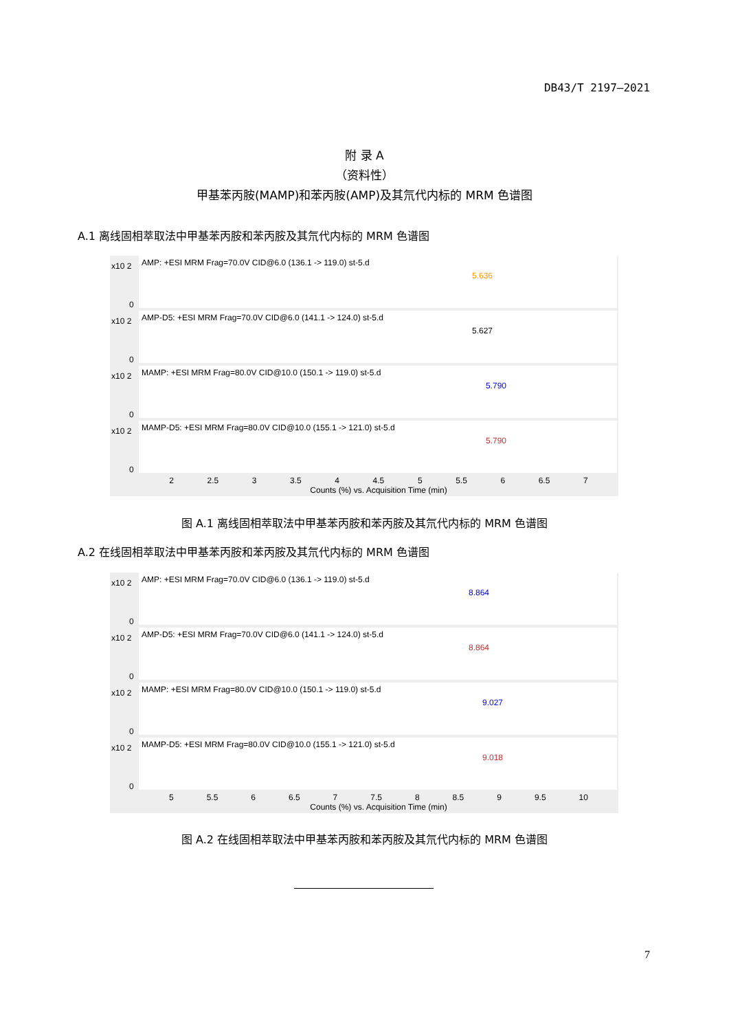DB43/T 2197—2021
附 录 A
（资料性）
甲基苯丙胺(MAMP)和苯丙胺(AMP)及其氘代内标的 MRM 色谱图
A.1 离线固相萃取法中甲基苯丙胺和苯丙胺及其氘代内标的 MRM 色谱图
x10 2
0
AMP: +ESI MRM Frag=70.0V CID@6.0 (136.1 -> 119.0) st-5.d
5.636
x10 2
0
AMP-D5: +ESI MRM Frag=70.0V CID@6.0 (141.1 -> 124.0) st-5.d
5.627
x10 2
0
MAMP: +ESI MRM Frag=80.0V CID@10.0 (150.1 -> 119.0) st-5.d
5.790
x10 2
0
MAMP-D5: +ESI MRM Frag=80.0V CID@10.0 (155.1 -> 121.0) st-5.d
5.790
2 2.5 3 3.5 4 4.5 5 5.5 6 6.5 7
Counts (%) vs. Acquisition Time (min)
图 A.1 离线固相萃取法中甲基苯丙胺和苯丙胺及其氘代内标的 MRM 色谱图
A.2 在线固相萃取法中甲基苯丙胺和苯丙胺及其氘代内标的 MRM 色谱图
x10 2
0
AMP: +ESI MRM Frag=70.0V CID@6.0 (136.1 -> 119.0) st-5.d
8.864
x10 2
0
AMP-D5: +ESI MRM Frag=70.0V CID@6.0 (141.1 -> 124.0) st-5.d
8.864
x10 2
0
MAMP: +ESI MRM Frag=80.0V CID@10.0 (150.1 -> 119.0) st-5.d
9.027
x10 2
0
MAMP-D5: +ESI MRM Frag=80.0V CID@10.0 (155.1 -> 121.0) st-5.d
9.018
5 5.5 6 6.5 7 7.5 8 8.5 9 9.5 10
Counts (%) vs. Acquisition Time (min)
图 A.2 在线固相萃取法中甲基苯丙胺和苯丙胺及其氘代内标的 MRM 色谱图
7